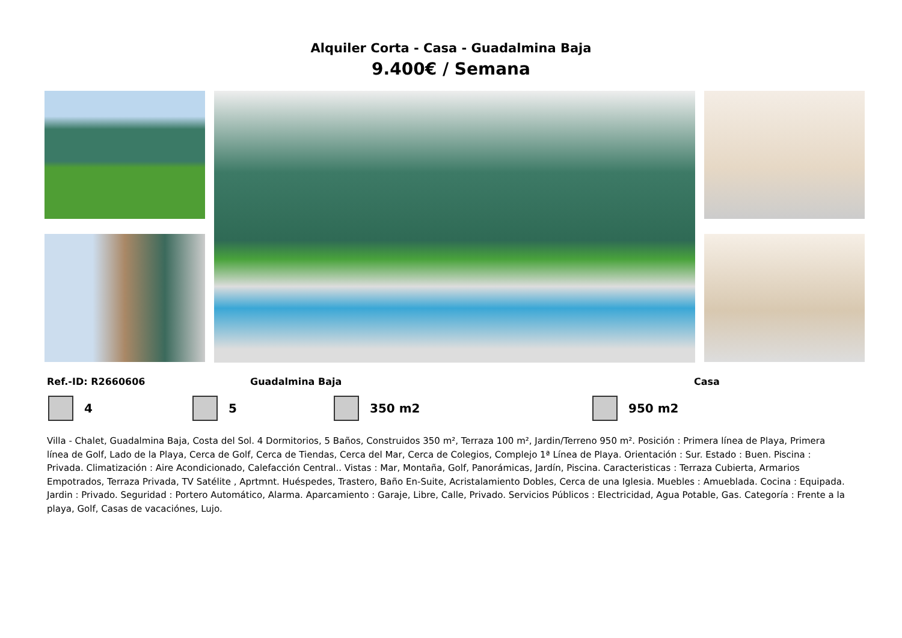Alquiler Corta - Casa - Guadalmina Baja
9.400€ / Semana
Ref.-ID: R2660606 Guadalmina Baja Casa
4 5 350 m2 950 m2
Villa - Chalet, Guadalmina Baja, Costa del Sol. 4 Dormitorios, 5 Baños, Construidos 350 m², Terraza 100 m², Jardin/Terreno 950 m². Posición : Primera línea de Playa, Primera línea de Golf, Lado de la Playa, Cerca de Golf, Cerca de Tiendas, Cerca del Mar, Cerca de Colegios, Complejo 1ª Línea de Playa. Orientación : Sur. Estado : Buen. Piscina : Privada. Climatización : Aire Acondicionado, Calefacción Central.. Vistas : Mar, Montaña, Golf, Panorámicas, Jardín, Piscina. Caracteristicas : Terraza Cubierta, Armarios Empotrados, Terraza Privada, TV Satélite , Aprtmnt. Huéspedes, Trastero, Baño En-Suite, Acristalamiento Dobles, Cerca de una Iglesia. Muebles : Amueblada. Cocina : Equipada. Jardin : Privado. Seguridad : Portero Automático, Alarma. Aparcamiento : Garaje, Libre, Calle, Privado. Servicios Públicos : Electricidad, Agua Potable, Gas. Categoría : Frente a la playa, Golf, Casas de vacaciónes, Lujo.